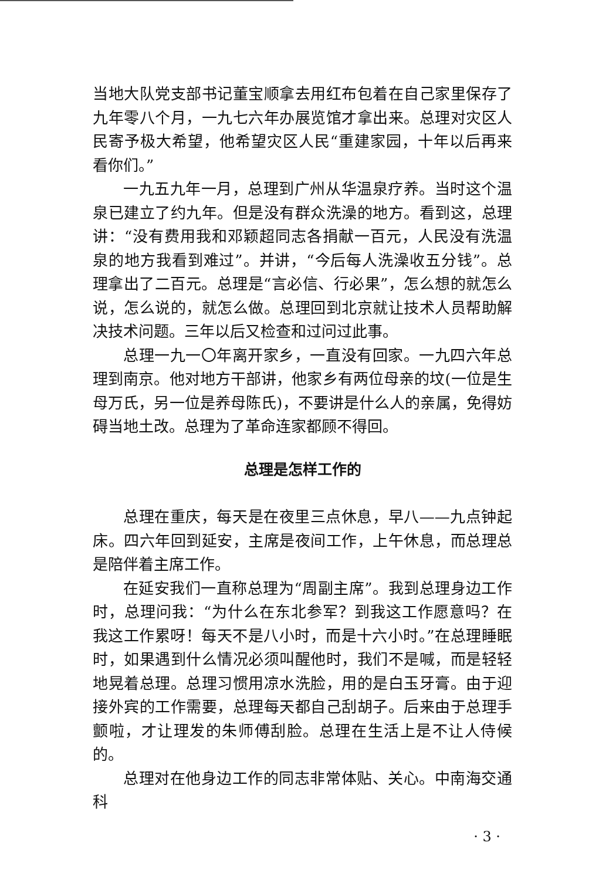当地大队党支部书记董宝顺拿去用红布包着在自己家里保存了九年零八个月，一九七六年办展览馆才拿出来。总理对灾区人民寄予极大希望，他希望灾区人民“重建家园，十年以后再来看你们。”
一九五九年一月，总理到广州从华温泉疗养。当时这个温泉已建立了约九年。但是没有群众洗澡的地方。看到这，总理讲：“没有费用我和邓颖超同志各捐献一百元，人民没有洗温泉的地方我看到难过”。并讲，“今后每人洗澡收五分钱”。总理拿出了二百元。总理是“言必信、行必果”，怎么想的就怎么说，怎么说的，就怎么做。总理回到北京就让技术人员帮助解决技术问题。三年以后又检查和过问过此事。
总理一九一〇年离开家乡，一直没有回家。一九四六年总理到南京。他对地方干部讲，他家乡有两位母亲的坟(一位是生母万氏，另一位是养母陈氏)，不要讲是什么人的亲属，免得妨碍当地土改。总理为了革命连家都顾不得回。
总理是怎样工作的
总理在重庆，每天是在夜里三点休息，早八——九点钟起床。四六年回到延安，主席是夜间工作，上午休息，而总理总是陪伴着主席工作。
在延安我们一直称总理为“周副主席”。我到总理身边工作时，总理问我：“为什么在东北参军？到我这工作愿意吗？在我这工作累呀！每天不是八小时，而是十六小时。”在总理睡眠时，如果遇到什么情况必须叫醒他时，我们不是喊，而是轻轻地晃着总理。总理习惯用凉水洗脸，用的是白玉牙膏。由于迎接外宾的工作需要，总理每天都自己刮胡子。后来由于总理手颤啦，才让理发的朱师傅刮脸。总理在生活上是不让人侍候的。
总理对在他身边工作的同志非常体贴、关心。中南海交通科
· 3 ·